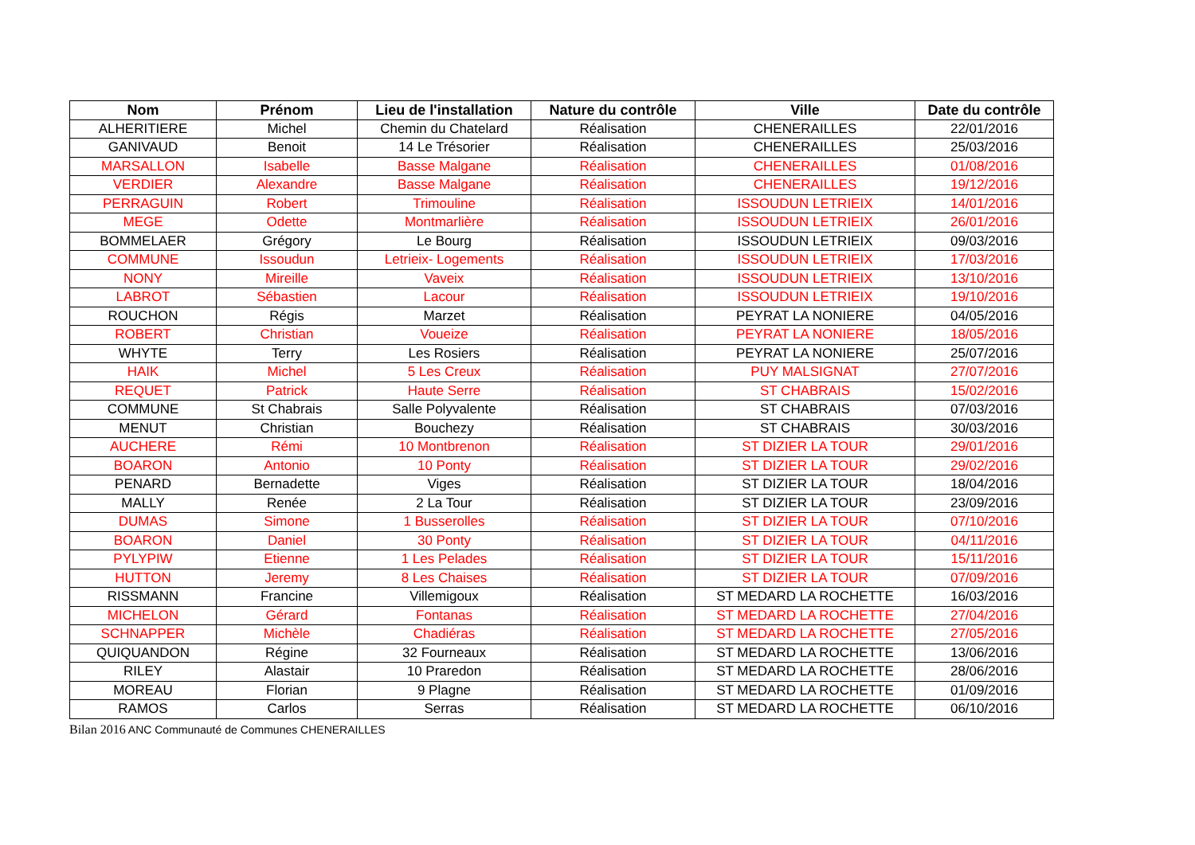| Nom | Prénom | Lieu de l'installation | Nature du contrôle | Ville | Date du contrôle |
| --- | --- | --- | --- | --- | --- |
| ALHERITIERE | Michel | Chemin du Chatelard | Réalisation | CHENERAILLES | 22/01/2016 |
| GANIVAUD | Benoit | 14 Le Trésorier | Réalisation | CHENERAILLES | 25/03/2016 |
| MARSALLON | Isabelle | Basse Malgane | Réalisation | CHENERAILLES | 01/08/2016 |
| VERDIER | Alexandre | Basse Malgane | Réalisation | CHENERAILLES | 19/12/2016 |
| PERRAGUIN | Robert | Trimouline | Réalisation | ISSOUDUN LETRIEIX | 14/01/2016 |
| MEGE | Odette | Montmarlière | Réalisation | ISSOUDUN LETRIEIX | 26/01/2016 |
| BOMMELAER | Grégory | Le Bourg | Réalisation | ISSOUDUN LETRIEIX | 09/03/2016 |
| COMMUNE | Issoudun | Letrieix- Logements | Réalisation | ISSOUDUN LETRIEIX | 17/03/2016 |
| NONY | Mireille | Vaveix | Réalisation | ISSOUDUN LETRIEIX | 13/10/2016 |
| LABROT | Sébastien | Lacour | Réalisation | ISSOUDUN LETRIEIX | 19/10/2016 |
| ROUCHON | Régis | Marzet | Réalisation | PEYRAT LA NONIERE | 04/05/2016 |
| ROBERT | Christian | Voueize | Réalisation | PEYRAT LA NONIERE | 18/05/2016 |
| WHYTE | Terry | Les Rosiers | Réalisation | PEYRAT LA NONIERE | 25/07/2016 |
| HAIK | Michel | 5 Les Creux | Réalisation | PUY MALSIGNAT | 27/07/2016 |
| REQUET | Patrick | Haute Serre | Réalisation | ST CHABRAIS | 15/02/2016 |
| COMMUNE | St Chabrais | Salle Polyvalente | Réalisation | ST CHABRAIS | 07/03/2016 |
| MENUT | Christian | Bouchezy | Réalisation | ST CHABRAIS | 30/03/2016 |
| AUCHERE | Rémi | 10 Montbrenon | Réalisation | ST DIZIER LA TOUR | 29/01/2016 |
| BOARON | Antonio | 10 Ponty | Réalisation | ST DIZIER LA TOUR | 29/02/2016 |
| PENARD | Bernadette | Viges | Réalisation | ST DIZIER LA TOUR | 18/04/2016 |
| MALLY | Renée | 2 La Tour | Réalisation | ST DIZIER LA TOUR | 23/09/2016 |
| DUMAS | Simone | 1 Busserolles | Réalisation | ST DIZIER LA TOUR | 07/10/2016 |
| BOARON | Daniel | 30 Ponty | Réalisation | ST DIZIER LA TOUR | 04/11/2016 |
| PYLYPIW | Etienne | 1 Les Pelades | Réalisation | ST DIZIER LA TOUR | 15/11/2016 |
| HUTTON | Jeremy | 8 Les Chaises | Réalisation | ST DIZIER LA TOUR | 07/09/2016 |
| RISSMANN | Francine | Villemigoux | Réalisation | ST MEDARD LA ROCHETTE | 16/03/2016 |
| MICHELON | Gérard | Fontanas | Réalisation | ST MEDARD LA ROCHETTE | 27/04/2016 |
| SCHNAPPER | Michèle | Chadiéras | Réalisation | ST MEDARD LA ROCHETTE | 27/05/2016 |
| QUIQUANDON | Régine | 32 Fourneaux | Réalisation | ST MEDARD LA ROCHETTE | 13/06/2016 |
| RILEY | Alastair | 10 Praredon | Réalisation | ST MEDARD LA ROCHETTE | 28/06/2016 |
| MOREAU | Florian | 9 Plagne | Réalisation | ST MEDARD LA ROCHETTE | 01/09/2016 |
| RAMOS | Carlos | Serras | Réalisation | ST MEDARD LA ROCHETTE | 06/10/2016 |
Bilan 2016 ANC Communauté de Communes CHENERAILLES